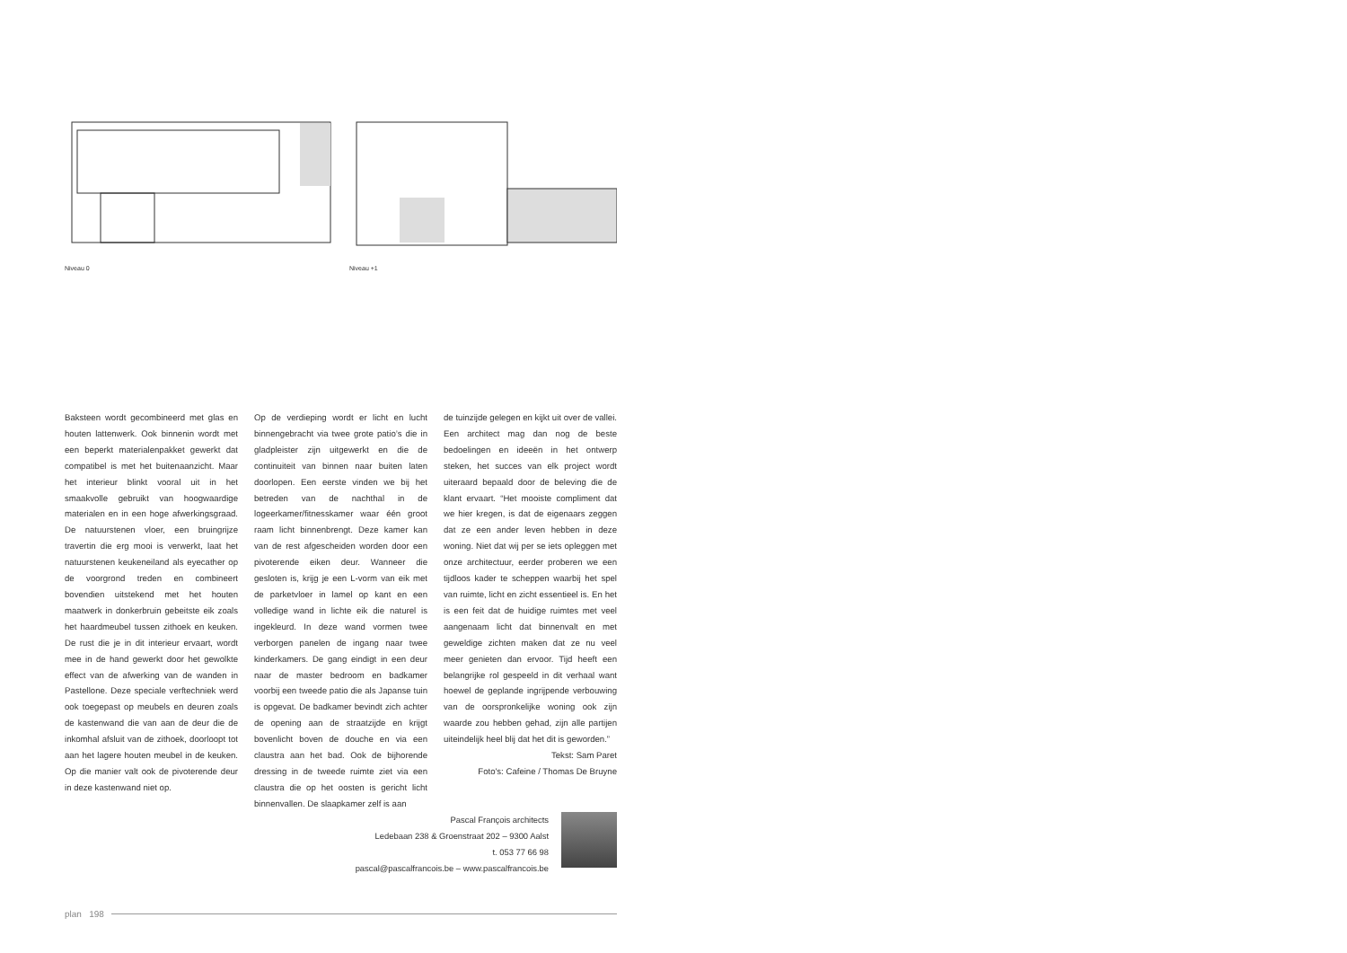Niveau 0 Niveau +1
Baksteen wordt gecombineerd met glas en houten lattenwerk. Ook binnenin wordt met een beperkt materialenpakket gewerkt dat compatibel is met het buitenaanzicht. Maar het interieur blinkt vooral uit in het smaakvolle gebruikt van hoogwaardige materialen en in een hoge afwerkingsgraad. De natuurstenen vloer, een bruingrijze travertin die erg mooi is verwerkt, laat het natuurstenen keukeneiland als eyecather op de voorgrond treden en combineert bovendien uitstekend met het houten maatwerk in donkerbruin gebeitste eik zoals het haardmeubel tussen zithoek en keuken. De rust die je in dit interieur ervaart, wordt mee in de hand gewerkt door het gewolkte effect van de afwerking van de wanden in Pastellone. Deze speciale verftechniek werd ook toegepast op meubels en deuren zoals de kastenwand die van aan de deur die de inkomhal afsluit van de zithoek, doorloopt tot aan het lagere houten meubel in de keuken. Op die manier valt ook de pivoterende deur in deze kastenwand niet op.
Op de verdieping wordt er licht en lucht binnengebracht via twee grote patio’s die in gladpleister zijn uitgewerkt en die de continuiteit van binnen naar buiten laten doorlopen. Een eerste vinden we bij het betreden van de nachthal in de logeerkamer/fitnesskamer waar één groot raam licht binnenbrengt. Deze kamer kan van de rest afgescheiden worden door een pivoterende eiken deur. Wanneer die gesloten is, krijg je een L-vorm van eik met de parketvloer in lamel op kant en een volledige wand in lichte eik die naturel is ingekleurd. In deze wand vormen twee verborgen panelen de ingang naar twee kinderkamers. De gang eindigt in een deur naar de master bedroom en badkamer voorbij een tweede patio die als Japanse tuin is opgevat. De badkamer bevindt zich achter de opening aan de straatzijde en krijgt bovenlicht boven de douche en via een claustra aan het bad. Ook de bijhorende dressing in de tweede ruimte ziet via een claustra die op het oosten is gericht licht binnenvallen. De slaapkamer zelf is aan
de tuinzijde gelegen en kijkt uit over de vallei. Een architect mag dan nog de beste bedoelingen en ideeën in het ontwerp steken, het succes van elk project wordt uiteraard bepaald door de beleving die de klant ervaart. “Het mooiste compliment dat we hier kregen, is dat de eigenaars zeggen dat ze een ander leven hebben in deze woning. Niet dat wij per se iets opleggen met onze architectuur, eerder proberen we een tijdloos kader te scheppen waarbij het spel van ruimte, licht en zicht essentieel is. En het is een feit dat de huidige ruimtes met veel aangenaam licht dat binnenvalt en met geweldige zichten maken dat ze nu veel meer genieten dan ervoor. Tijd heeft een belangrijke rol gespeeld in dit verhaal want hoewel de geplande ingrijpende verbouwing van de oorspronkelijke woning ook zijn waarde zou hebben gehad, zijn alle partijen uiteindelijk heel blij dat het dit is geworden.”
Tekst: Sam Paret
Foto's: Cafeine / Thomas De Bruyne
Pascal François architects
Ledebaan 238 & Groenstraat 202 – 9300 Aalst
t. 053 77 66 98
pascal@pascalfrancois.be – www.pascalfrancois.be
plan 198